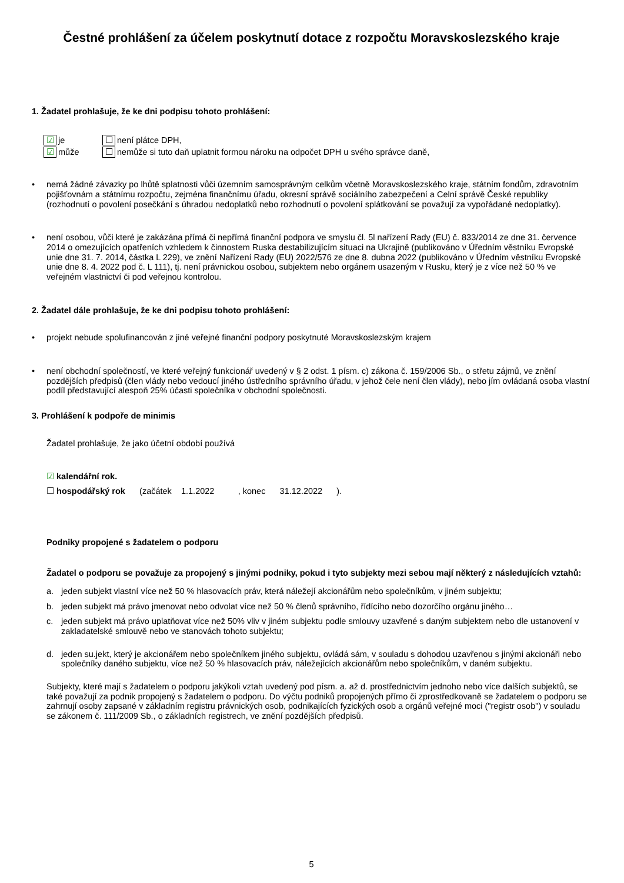Čestné prohlášení za účelem poskytnutí dotace z rozpočtu Moravskoslezského kraje
1. Žadatel prohlašuje, že ke dni podpisu tohoto prohlášení:
| ☑ | je | ☐ | není plátce DPH, |
| ☑ | může | ☐ | nemůže si tuto daň uplatnit formou nároku na odpočet DPH u svého správce daně, |
• nemá žádné závazky po lhůtě splatnosti vůči územním samosprávným celkům včetně Moravskoslezského kraje, státním fondům, zdravotním pojišťovnám a státnímu rozpočtu, zejména finančnímu úřadu, okresní správě sociálního zabezpečení a Celní správě České republiky (rozhodnutí o povolení posečkání s úhradou nedoplatků nebo rozhodnutí o povolení splátkování se považují za vypořádané nedoplatky).
• není osobou, vůči které je zakázána přímá či nepřímá finanční podpora ve smyslu čl. 5l nařízení Rady (EU) č. 833/2014 ze dne 31. července 2014 o omezujících opatřeních vzhledem k činnostem Ruska destabilizujícím situaci na Ukrajině (publikováno v Úředním věstníku Evropské unie dne 31. 7. 2014, částka L 229), ve znění Nařízení Rady (EU) 2022/576 ze dne 8. dubna 2022 (publikováno v Úředním věstníku Evropské unie dne 8. 4. 2022 pod č. L 111), tj. není právnickou osobou, subjektem nebo orgánem usazeným v Rusku, který je z více než 50 % ve veřejném vlastnictví či pod veřejnou kontrolou.
2. Žadatel dále prohlašuje, že ke dni podpisu tohoto prohlášení:
• projekt nebude spolufinancován z jiné veřejné finanční podpory poskytnuté Moravskoslezským krajem
• není obchodní společností, ve které veřejný funkcionář uvedený v § 2 odst. 1 písm. c) zákona č. 159/2006 Sb., o střetu zájmů, ve znění pozdějších předpisů (člen vlády nebo vedoucí jiného ústředního správního úřadu, v jehož čele není člen vlády), nebo jím ovládaná osoba vlastní podíl představující alespoň 25% účasti společníka v obchodní společnosti.
3. Prohlášení k podpoře de minimis
Žadatel prohlašuje, že jako účetní období používá
☑ kalendářní rok.
☐ hospodářský rok (začátek 1.1.2022 , konec 31.12.2022 ).
Podniky propojené s žadatelem o podporu
Žadatel o podporu se považuje za propojený s jinými podniky, pokud i tyto subjekty mezi sebou mají některý z následujících vztahů:
a. jeden subjekt vlastní více než 50 % hlasovacích práv, která náležejí akcionářům nebo společníkům, v jiném subjektu;
b. jeden subjekt má právo jmenovat nebo odvolat více než 50 % členů správního, řídícího nebo dozorčího orgánu jiného…
c. jeden subjekt má právo uplatňovat více než 50% vliv v jiném subjektu podle smlouvy uzavřené s daným subjektem nebo dle ustanovení v zakladatelské smlouvě nebo ve stanovách tohoto subjektu;
d. jeden su.jekt, který je akcionářem nebo společníkem jiného subjektu, ovládá sám, v souladu s dohodou uzavřenou s jinými akcionáři nebo společníky daného subjektu, více než 50 % hlasovacích práv, náležejících akcionářům nebo společníkům, v daném subjektu.
Subjekty, které mají s žadatelem o podporu jakýkoli vztah uvedený pod písm. a. až d. prostřednictvím jednoho nebo více dalších subjektů, se také považují za podnik propojený s žadatelem o podporu. Do výčtu podniků propojených přímo či zprostředkovaně se žadatelem o podporu se zahrnují osoby zapsané v základním registru právnických osob, podnikajících fyzických osob a orgánů veřejné moci ("registr osob") v souladu se zákonem č. 111/2009 Sb., o základních registrech, ve znění pozdějších předpisů.
5